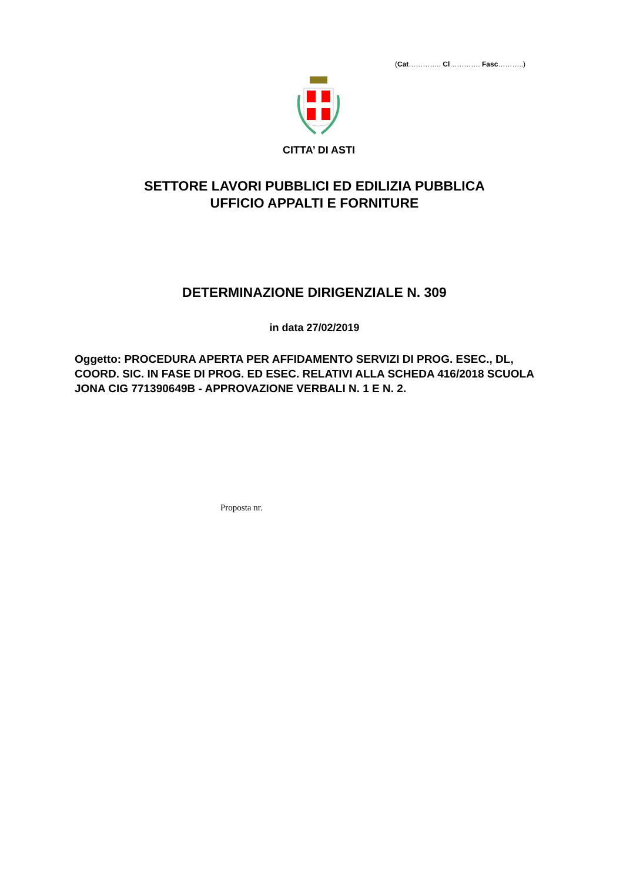(Cat………….. Cl…………. Fasc………..)
CITTA’ DI ASTI
SETTORE LAVORI PUBBLICI ED EDILIZIA PUBBLICA
UFFICIO APPALTI E FORNITURE
DETERMINAZIONE DIRIGENZIALE N. 309
in data 27/02/2019
Oggetto: PROCEDURA APERTA PER AFFIDAMENTO SERVIZI DI PROG. ESEC., DL, COORD. SIC. IN FASE DI PROG. ED ESEC. RELATIVI ALLA SCHEDA 416/2018 SCUOLA JONA CIG 771390649B - APPROVAZIONE VERBALI N. 1 E N. 2.
Proposta nr.